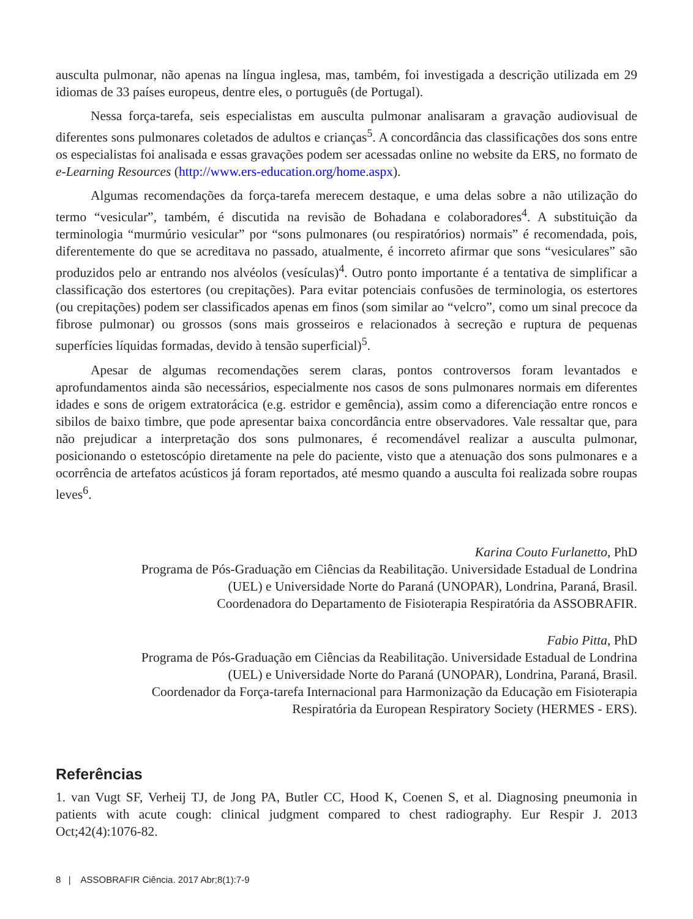ausculta pulmonar, não apenas na língua inglesa, mas, também, foi investigada a descrição utilizada em 29 idiomas de 33 países europeus, dentre eles, o português (de Portugal).
Nessa força-tarefa, seis especialistas em ausculta pulmonar analisaram a gravação audiovisual de diferentes sons pulmonares coletados de adultos e crianças<sup>5</sup>. A concordância das classificações dos sons entre os especialistas foi analisada e essas gravações podem ser acessadas online no website da ERS, no formato de e-Learning Resources (http://www.ers-education.org/home.aspx).
Algumas recomendações da força-tarefa merecem destaque, e uma delas sobre a não utilização do termo “vesicular”, também, é discutida na revisão de Bohadana e colaboradores<sup>4</sup>. A substituição da terminologia “murmúrio vesicular” por “sons pulmonares (ou respiratórios) normais” é recomendada, pois, diferentemente do que se acreditava no passado, atualmente, é incorreto afirmar que sons “vesiculares” são produzidos pelo ar entrando nos alvéolos (vesículas)<sup>4</sup>. Outro ponto importante é a tentativa de simplificar a classificação dos estertores (ou crepitações). Para evitar potenciais confusões de terminologia, os estertores (ou crepitações) podem ser classificados apenas em finos (som similar ao “velcro”, como um sinal precoce da fibrose pulmonar) ou grossos (sons mais grosseiros e relacionados à secreção e ruptura de pequenas superfícies líquidas formadas, devido à tensão superficial)<sup>5</sup>.
Apesar de algumas recomendações serem claras, pontos controversos foram levantados e aprofundamentos ainda são necessários, especialmente nos casos de sons pulmonares normais em diferentes idades e sons de origem extratorácica (e.g. estridor e gemência), assim como a diferenciação entre roncos e sibilos de baixo timbre, que pode apresentar baixa concordância entre observadores. Vale ressaltar que, para não prejudicar a interpretação dos sons pulmonares, é recomendável realizar a ausculta pulmonar, posicionando o estetoscópio diretamente na pele do paciente, visto que a atenuação dos sons pulmonares e a ocorrência de artefatos acústicos já foram reportados, até mesmo quando a ausculta foi realizada sobre roupas leves<sup>6</sup>.
Karina Couto Furlanetto, PhD
Programa de Pós-Graduação em Ciências da Reabilitação. Universidade Estadual de Londrina
(UEL) e Universidade Norte do Paraná (UNOPAR), Londrina, Paraná, Brasil.
Coordenadora do Departamento de Fisioterapia Respiratória da ASSOBRAFIR.
Fabio Pitta, PhD
Programa de Pós-Graduação em Ciências da Reabilitação. Universidade Estadual de Londrina
(UEL) e Universidade Norte do Paraná (UNOPAR), Londrina, Paraná, Brasil.
Coordenador da Força-tarefa Internacional para Harmonização da Educação em Fisioterapia
Respiratória da European Respiratory Society (HERMES - ERS).
Referências
1. van Vugt SF, Verheij TJ, de Jong PA, Butler CC, Hood K, Coenen S, et al. Diagnosing pneumonia in patients with acute cough: clinical judgment compared to chest radiography. Eur Respir J. 2013 Oct;42(4):1076-82.
8 | ASSOBRAFIR Ciência. 2017 Abr;8(1):7-9